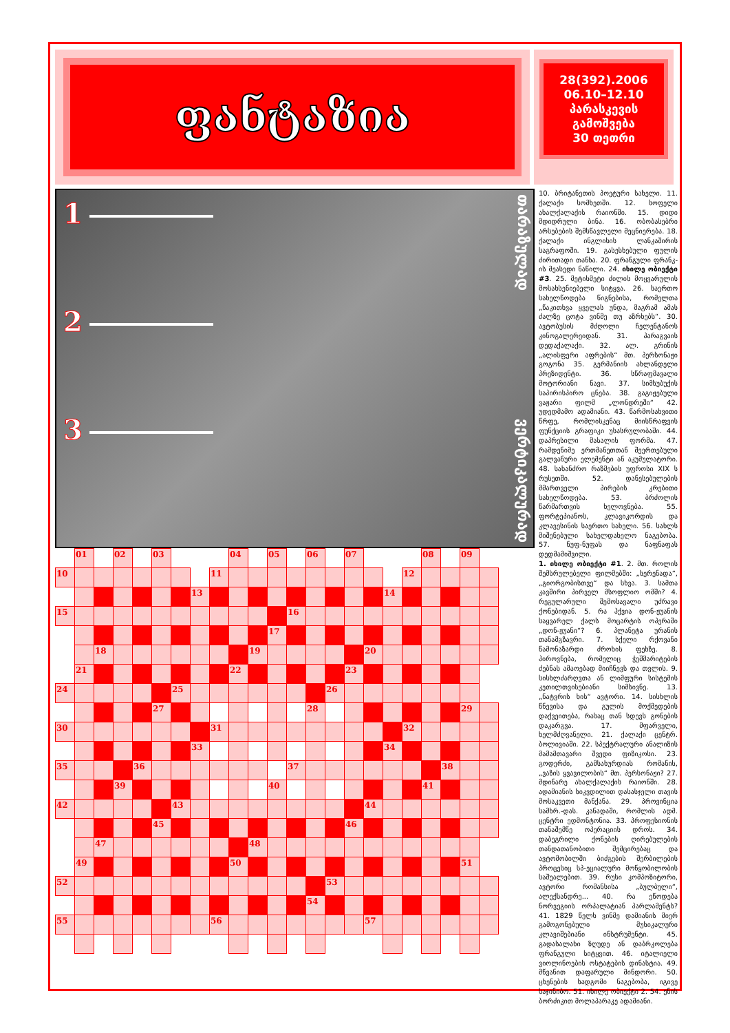ფანტაზია
28(392).2006
06.10–12.10
პარასკევის
გამოშვება
30 თეთრი
1
2
3
თარაზულად ვერტიკალურად
| | 01 | | 02 | | 03 | | | | 04 | | 05 | | 06 | | 07 | | | | 08 | | 09 | |
| 10 | | | | | | | | 11 | | | | | | | | | | 12 | | | | |
| | | | | | | | 13 | | | | | | | | | | 14 | | | | | |
| 15 | | | | | | | | | | | | 16 | | | | | | | | | | |
| | | | | | | | | | | | 17 | | | | | | | | | | | |
| | | 18 | | | | | | | | 19 | | | | | | 20 | | | | | | |
| | 21 | | | | | | | | 22 | | | | | | 23 | | | | | | | |
| 24 | | | | | | 25 | | | | | | | | 26 | | | | | | | | |
| | | | | | 27 | | | | | | | | 28 | | | | | | | | 29 | |
| 30 | | | | | | | | 31 | | | | | | | | | | 32 | | | | |
| | | | | | | | 33 | | | | | | | | | | 34 | | | | | |
| 35 | | | | 36 | | | | | | | | 37 | | | | | | | | 38 | | |
| | | | 39 | | | | | | | | 40 | | | | | | | | 41 | | | |
| 42 | | | | | | 43 | | | | | | | | | | 44 | | | | | | |
| | | | | | 45 | | | | | | | | | | 46 | | | | | | | |
| | | 47 | | | | | | | | 48 | | | | | | | | | | | | |
| | 49 | | | | | | | | 50 | | | | | | | | | | | | 51 | |
| 52 | | | | | | | | | | | | | | 53 | | | | | | | | |
| | | | | | | | | | | | | | 54 | | | | | | | | | |
| 55 | | | | | | | | 56 | | | | | | | | 57 | | | | | | |
10. ბრიტანეთის პოეტური სახელი. 11. ქალაქი სომხეთში. 12. სოფელი ახალქალაქის რაიონში. 15. დიდი მდიდრული ბინა. 16. ობობასებრი არსებების შემსწავლელი მეცნიერება. 18. ქალაქი ინგლისის ლანკაშირის საგრაფოში. 19. გასესხებული ფულის ძირითადი თანხა. 20. ფრანგული ფრანკ-ის მეასედი ნაწილი. 24. იხილე ობიექტი #3. 25. მეტისმეტი ძილის მოყვარულის მოსახსენიებელი სიტყვა. 26. საერთო სახელწოდება წიგნებისა, რომელთა „წაკითხვა ყველას უნდა, მაგრამ ამას ძალზე ცოტა ვინმე თუ აზრხებს“. 30. ავტობუსის მძღოლი ჩელენტანოს კინოგალერეიდან. 31. პარაგვაის დედაქალაქი. 32. ალ. გრინის „ალისფერი აფრების“ მთ. პერსონაჟი გოგონა 35. გერმანიის ახლანდელი პრეზიდენტი. 36. სწრაფმავალი მოტორიანი ნავი. 37. სიმსუბუქის საპირისპირო ცნება. 38. გაგიჟებული ვაჟარი ფილმ „ლონდრეში“ 42. უდედმამო ადამიანი. 43. წარმოსახვითი წრფე, რომლისკენაც მიისწრაფვის ფუნქციის გრაფიკი უსასრულობაში. 44. დაპრესილი მასალის ფორმა. 47. რამდენიმე ერთმანეთთან შეერთებული გალვანური ელემენტი ან აკუმულატორი. 48. სახანძრო რაზმების უფროსი XIX ს რუსეთში. 52. დანესებულების მმართველი პირების კრებითი სახელწოდება. 53. ბრძოლის წარმართვის ხელოვნება. 55. ფორტეპიანოს, კლავიკორდის და კლავესინის საერთო სახელი. 56. სახლს მიშენებული სახელდახელო ნაგებობა. 57. ნუფ-ნუფას და ნაფნაფას დედმამიშვილი.
1. იხილე ობიექტი #1. 2. მთ. როლის შემსრულებელი ფილმებში: „სერენადა“, „გიორგობისთვე“ და სხვა. 3. სამთა კავშირი პირველ მსოფლიო ომში? 4. რეგულარული შემოსავალი უძრავი ქონებიდან. 5. რა ჰქვია დონ-ჟუანის საყვარელ ქალს მოცარტის ოპერაში „დონ-ჟუანი“? 6. პლანეტა ურანის თანამგზავრი. 7. სქელი რქოვანი წამონაზარდი ძროხის ფეხზე. 8. პიროვნება, რომელიც ჭეშმარიტების ძებნას ამაოებად მიიჩნევს და თვლის. 9. სისხლძარღვთა ან ლიმფური სისტემის კეთილთვისებიანი სიმსივნე. 13. „ნატვრის ხის“ ავტორი. 14. სისხლის წნევისა და გულის მოქმედების დაქვეითება, რასაც თან სდევს გონების დაკარგვა. 17. მფარველი, ხელმძღვანელი. 21. ქალაქი ცენტრ. ბოლივიაში. 22. სპექტრალური ანალიზის მამამთავარი შვედი ფიზიკოსი. 23. გოდერძი, გამსახურდიას რომანის, „ვაზის ყვავილობის“ მთ. პერსონაჟი? 27. მდინარე ახალქალაქის რაიონში. 28. ადამიანის სიკვდილით დასასჯელი თავის მოსაკვეთი მანქანა. 29. პროვინცია სამხრ.-დას. კანადაში, რომლის ადმ. ცენტრი ედმონტონია. 33. პროფესიონის თანაშემწე ოპერაციის დროს. 34. დაბეგრილი ქონების ღირებულების თანდათანობითი შემცირებაც და ავტომობილში ბიძგების შერბილების პროცესიც სპ-ეციალური მოწყობილობის საშუალებით. 39. რუსი კომპოზიტორი, ავტორი რომანსისა „ბულბული“, ალექსანდრე... 40. რა ეწოდება ნორვეგიის ორპალატიან პარლამენტს? 41. 1829 წელს ვინმე დამიანის მიერ გამოგონებული მუსიკალური კლავიშებიანი ინსტრუმენტი. 45. გადასალახი ზღუდე ან დაბრკოლება ფრანგული სიტყვით. 46. იტალიელი ვიოლინოების ოსტატების დინასტია. 49. მწვანით დაფარული მინდორი. 50. ცხენების სადგომი ნაგებობა, იგივე საჯინიბო. 51. იხილე ობიექტი 2. 54. ენის ბორძიკით მოლაპარაკე ადამიანი.